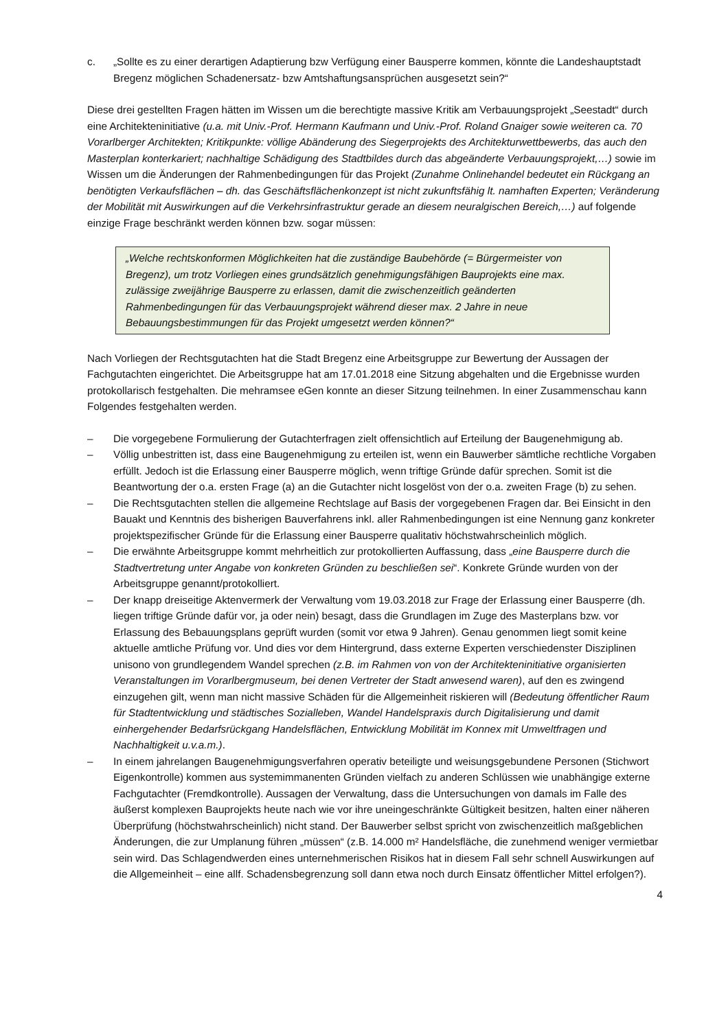c. „Sollte es zu einer derartigen Adaptierung bzw Verfügung einer Bausperre kommen, könnte die Landeshauptstadt Bregenz möglichen Schadenersatz- bzw Amtshaftungsansprüchen ausgesetzt sein?“
Diese drei gestellten Fragen hätten im Wissen um die berechtigte massive Kritik am Verbauungsprojekt „Seestadt“ durch eine Architekteninitiative (u.a. mit Univ.-Prof. Hermann Kaufmann und Univ.-Prof. Roland Gnaiger sowie weiteren ca. 70 Vorarlberger Architekten; Kritikpunkte: völlige Abänderung des Siegerprojekts des Architekturwettbewerbs, das auch den Masterplan konterkariert; nachhaltige Schädigung des Stadtbildes durch das abgeänderte Verbauungsprojekt,…) sowie im Wissen um die Änderungen der Rahmenbedingungen für das Projekt (Zunahme Onlinehandel bedeutet ein Rückgang an benötigten Verkaufsflächen – dh. das Geschäftsflächenkonzept ist nicht zukunftsfähig lt. namhaften Experten; Veränderung der Mobilität mit Auswirkungen auf die Verkehrsinfrastruktur gerade an diesem neuralgischen Bereich,…) auf folgende einzige Frage beschränkt werden können bzw. sogar müssen:
„Welche rechtskonformen Möglichkeiten hat die zuständige Baubehörde (= Bürgermeister von Bregenz), um trotz Vorliegen eines grundsätzlich genehmigungsfähigen Bauprojekts eine max. zulässige zweijährige Bausperre zu erlassen, damit die zwischenzeitlich geänderten Rahmenbedingungen für das Verbauungsprojekt während dieser max. 2 Jahre in neue Bebauungsbestimmungen für das Projekt umgesetzt werden können?“
Nach Vorliegen der Rechtsgutachten hat die Stadt Bregenz eine Arbeitsgruppe zur Bewertung der Aussagen der Fachgutachten eingerichtet. Die Arbeitsgruppe hat am 17.01.2018 eine Sitzung abgehalten und die Ergebnisse wurden protokollarisch festgehalten. Die mehramsee eGen konnte an dieser Sitzung teilnehmen. In einer Zusammenschau kann Folgendes festgehalten werden.
– Die vorgegebene Formulierung der Gutachterfragen zielt offensichtlich auf Erteilung der Baugenehmigung ab.
– Völlig unbestritten ist, dass eine Baugenehmigung zu erteilen ist, wenn ein Bauwerber sämtliche rechtliche Vorgaben erfüllt. Jedoch ist die Erlassung einer Bausperre möglich, wenn triftige Gründe dafür sprechen. Somit ist die Beantwortung der o.a. ersten Frage (a) an die Gutachter nicht losgelöst von der o.a. zweiten Frage (b) zu sehen.
– Die Rechtsgutachten stellen die allgemeine Rechtslage auf Basis der vorgegebenen Fragen dar. Bei Einsicht in den Bauakt und Kenntnis des bisherigen Bauverfahrens inkl. aller Rahmenbedingungen ist eine Nennung ganz konkreter projektspezifischer Gründe für die Erlassung einer Bausperre qualitativ höchstwahrscheinlich möglich.
– Die erwähnte Arbeitsgruppe kommt mehrheitlich zur protokollierten Auffassung, dass „eine Bausperre durch die Stadtvertretung unter Angabe von konkreten Gründen zu beschließen sei“. Konkrete Gründe wurden von der Arbeitsgruppe genannt/protokolliert.
– Der knapp dreiseitige Aktenvermerk der Verwaltung vom 19.03.2018 zur Frage der Erlassung einer Bausperre (dh. liegen triftige Gründe dafür vor, ja oder nein) besagt, dass die Grundlagen im Zuge des Masterplans bzw. vor Erlassung des Bebauungsplans geprüft wurden (somit vor etwa 9 Jahren). Genau genommen liegt somit keine aktuelle amtliche Prüfung vor. Und dies vor dem Hintergrund, dass externe Experten verschiedenster Disziplinen unisono von grundlegendem Wandel sprechen (z.B. im Rahmen von von der Architekteninitiative organisierten Veranstaltungen im Vorarlbergmuseum, bei denen Vertreter der Stadt anwesend waren), auf den es zwingend einzugehen gilt, wenn man nicht massive Schäden für die Allgemeinheit riskieren will (Bedeutung öffentlicher Raum für Stadtentwicklung und städtisches Sozialleben, Wandel Handelspraxis durch Digitalisierung und damit einhergehender Bedarfsrückgang Handelsflächen, Entwicklung Mobilität im Konnex mit Umweltfragen und Nachhaltigkeit u.v.a.m.).
– In einem jahrelangen Baugenehmigungsverfahren operativ beteiligte und weisungsgebundene Personen (Stichwort Eigenkontrolle) kommen aus systemimmanenten Gründen vielfach zu anderen Schlüssen wie unabhängige externe Fachgutachter (Fremdkontrolle). Aussagen der Verwaltung, dass die Untersuchungen von damals im Falle des äußerst komplexen Bauprojekts heute nach wie vor ihre uneingeschränkte Gültigkeit besitzen, halten einer näheren Überprüfung (höchstwahrscheinlich) nicht stand. Der Bauwerber selbst spricht von zwischenzeitlich maßgeblichen Änderungen, die zur Umplanung führen „müssen“ (z.B. 14.000 m² Handelsfläche, die zunehmend weniger vermietbar sein wird. Das Schlagendwerden eines unternehmerischen Risikos hat in diesem Fall sehr schnell Auswirkungen auf die Allgemeinheit – eine allf. Schadensbegrenzung soll dann etwa noch durch Einsatz öffentlicher Mittel erfolgen?).
4